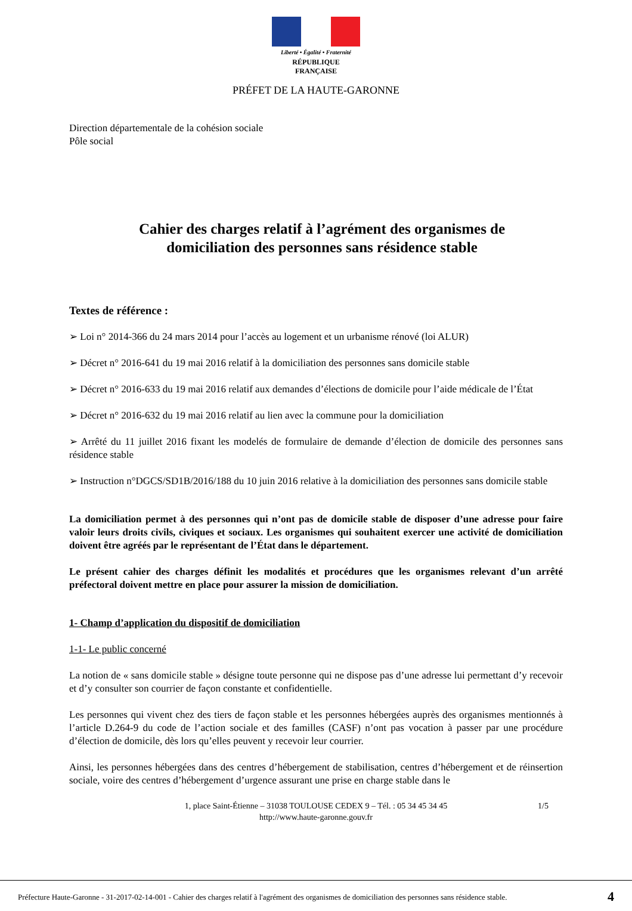Liberté • Égalité • Fraternité
RÉPUBLIQUE FRANÇAISE
PRÉFET DE LA HAUTE-GARONNE
Direction départementale de la cohésion sociale
Pôle social
Cahier des charges relatif à l’agrément des organismes de domiciliation des personnes sans résidence stable
Textes de référence :
➢ Loi n° 2014-366 du 24 mars 2014 pour l’accès au logement et un urbanisme rénové (loi ALUR)
➢ Décret n° 2016-641 du 19 mai 2016 relatif à la domiciliation des personnes sans domicile stable
➢ Décret n° 2016-633 du 19 mai 2016 relatif aux demandes d’élections de domicile pour l’aide médicale de l’État
➢ Décret n° 2016-632 du 19 mai 2016 relatif au lien avec la commune pour la domiciliation
➢ Arrêté du 11 juillet 2016 fixant les modelés de formulaire de demande d’élection de domicile des personnes sans résidence stable
➢ Instruction n°DGCS/SD1B/2016/188 du 10 juin 2016 relative à la domiciliation des personnes sans domicile stable
La domiciliation permet à des personnes qui n’ont pas de domicile stable de disposer d’une adresse pour faire valoir leurs droits civils, civiques et sociaux. Les organismes qui souhaitent exercer une activité de domiciliation doivent être agréés par le représentant de l’État dans le département.
Le présent cahier des charges définit les modalités et procédures que les organismes relevant d’un arrêté préfectoral doivent mettre en place pour assurer la mission de domiciliation.
1- Champ d’application du dispositif de domiciliation
1-1- Le public concerné
La notion de « sans domicile stable » désigne toute personne qui ne dispose pas d’une adresse lui permettant d’y recevoir et d’y consulter son courrier de façon constante et confidentielle.
Les personnes qui vivent chez des tiers de façon stable et les personnes hébergées auprès des organismes mentionnés à l’article D.264-9 du code de l’action sociale et des familles (CASF) n’ont pas vocation à passer par une procédure d’élection de domicile, dès lors qu’elles peuvent y recevoir leur courrier.
Ainsi, les personnes hébergées dans des centres d’hébergement de stabilisation, centres d’hébergement et de réinsertion sociale, voire des centres d’hébergement d’urgence assurant une prise en charge stable dans le
1, place Saint-Étienne – 31038 TOULOUSE CEDEX 9 – Tél. : 05 34 45 34 45 1/5
http://www.haute-garonne.gouv.fr
Préfecture Haute-Garonne - 31-2017-02-14-001 - Cahier des charges relatif à l'agrément des organismes de domiciliation des personnes sans résidence stable. 4